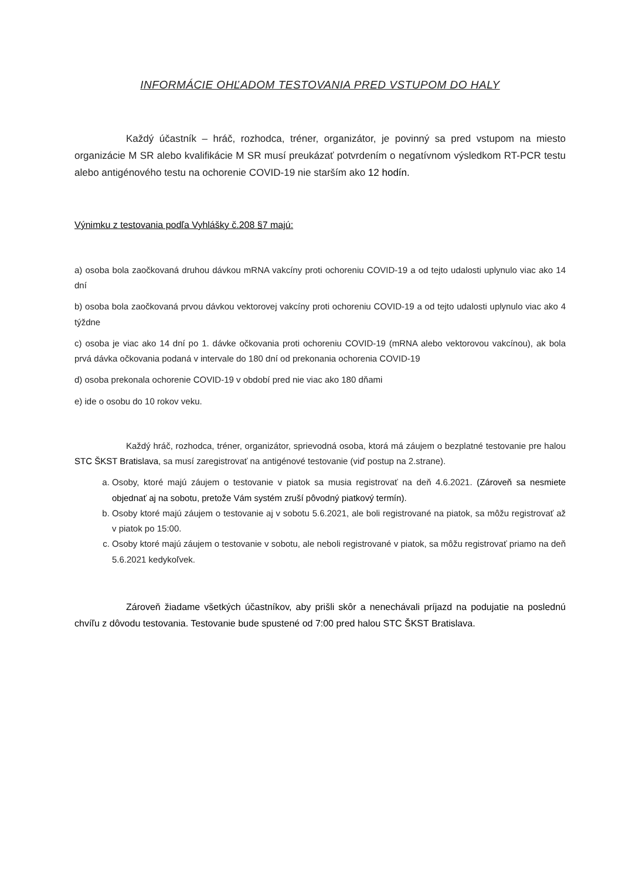INFORMÁCIE OHĽADOM TESTOVANIA PRED VSTUPOM DO HALY
Každý účastník – hráč, rozhodca, tréner, organizátor, je povinný sa pred vstupom na miesto organizácie M SR alebo kvalifikácie M SR musí preukázať potvrdením o negatívnom výsledkom RT-PCR testu alebo antigénového testu na ochorenie COVID-19 nie starším ako 12 hodín.
Výnimku z testovania podľa Vyhlášky č.208 §7 majú:
a) osoba bola zaočkovaná druhou dávkou mRNA vakcíny proti ochoreniu COVID-19 a od tejto udalosti uplynulo viac ako 14 dní
b) osoba bola zaočkovaná prvou dávkou vektorovej vakcíny proti ochoreniu COVID-19 a od tejto udalosti uplynulo viac ako 4 týždne
c) osoba je viac ako 14 dní po 1. dávke očkovania proti ochoreniu COVID-19 (mRNA alebo vektorovou vakcínou), ak bola prvá dávka očkovania podaná v intervale do 180 dní od prekonania ochorenia COVID-19
d) osoba prekonala ochorenie COVID-19 v období pred nie viac ako 180 dňami
e) ide o osobu do 10 rokov veku.
Každý hráč, rozhodca, tréner, organizátor, sprievodná osoba, ktorá má záujem o bezplatné testovanie pre halou STC ŠKST Bratislava, sa musí zaregistrovať na antigénové testovanie (viď postup na 2.strane).
a. Osoby, ktoré majú záujem o testovanie v piatok sa musia registrovať na deň 4.6.2021. (Zároveň sa nesmiete objednať aj na sobotu, pretože Vám systém zruší pôvodný piatkový termín).
b. Osoby ktoré majú záujem o testovanie aj v sobotu 5.6.2021, ale boli registrované na piatok, sa môžu registrovať až v piatok po 15:00.
c. Osoby ktoré majú záujem o testovanie v sobotu, ale neboli registrované v piatok, sa môžu registrovať priamo na deň 5.6.2021 kedykoľvek.
Zároveň žiadame všetkých účastníkov, aby prišli skôr a nenechávali príjazd na podujatie na poslednú chvíľu z dôvodu testovania. Testovanie bude spustené od 7:00 pred halou STC ŠKST Bratislava.